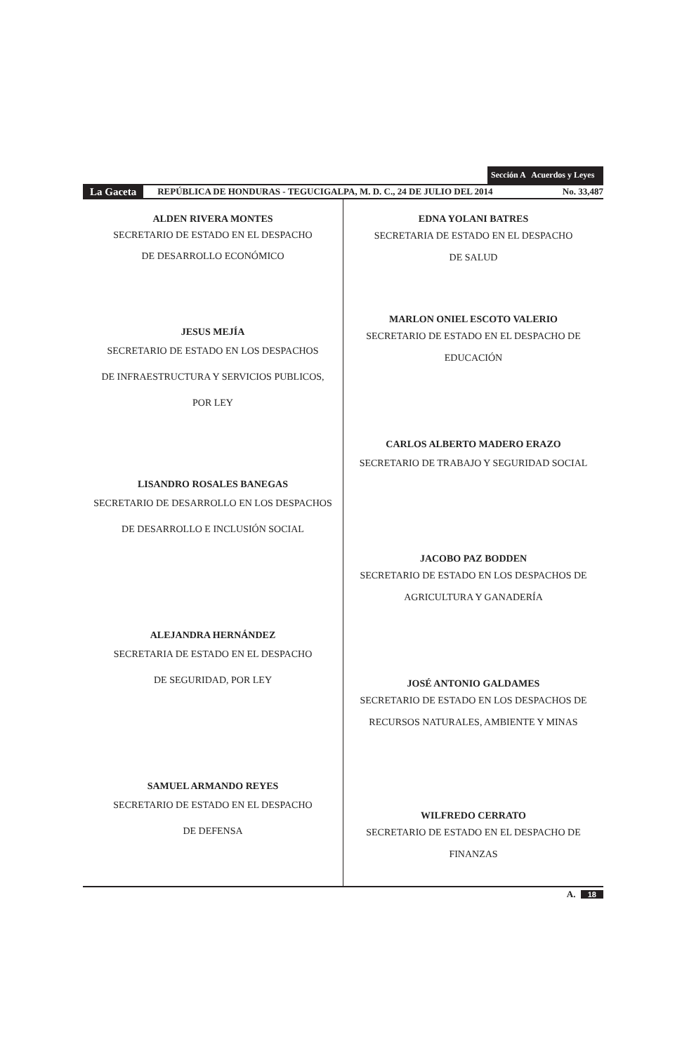Sección A Acuerdos y Leyes
La Gaceta REPÚBLICA DE HONDURAS - TEGUCIGALPA, M. D. C., 24 DE JULIO DEL 2014 No. 33,487
ALDEN RIVERA MONTES
SECRETARIO DE ESTADO EN EL DESPACHO
DE DESARROLLO ECONÓMICO
JESUS MEJÍA
SECRETARIO DE ESTADO EN LOS DESPACHOS
DE INFRAESTRUCTURA Y SERVICIOS PUBLICOS,
POR LEY
LISANDRO ROSALES BANEGAS
SECRETARIO DE DESARROLLO EN LOS DESPACHOS
DE DESARROLLO E INCLUSIÓN SOCIAL
ALEJANDRA HERNÁNDEZ
SECRETARIA DE ESTADO EN EL DESPACHO
DE SEGURIDAD, POR LEY
SAMUEL ARMANDO REYES
SECRETARIO DE ESTADO EN EL DESPACHO
DE DEFENSA
EDNA YOLANI BATRES
SECRETARIA DE ESTADO EN EL DESPACHO
DE SALUD
MARLON ONIEL ESCOTO VALERIO
SECRETARIO DE ESTADO EN EL DESPACHO DE
EDUCACIÓN
CARLOS ALBERTO MADERO ERAZO
SECRETARIO DE TRABAJO Y SEGURIDAD SOCIAL
JACOBO PAZ BODDEN
SECRETARIO DE ESTADO EN LOS DESPACHOS DE
AGRICULTURA Y GANADERÍA
JOSÉ ANTONIO GALDAMES
SECRETARIO DE ESTADO EN LOS DESPACHOS DE
RECURSOS NATURALES, AMBIENTE Y MINAS
WILFREDO CERRATO
SECRETARIO DE ESTADO EN EL DESPACHO DE
FINANZAS
A. 18